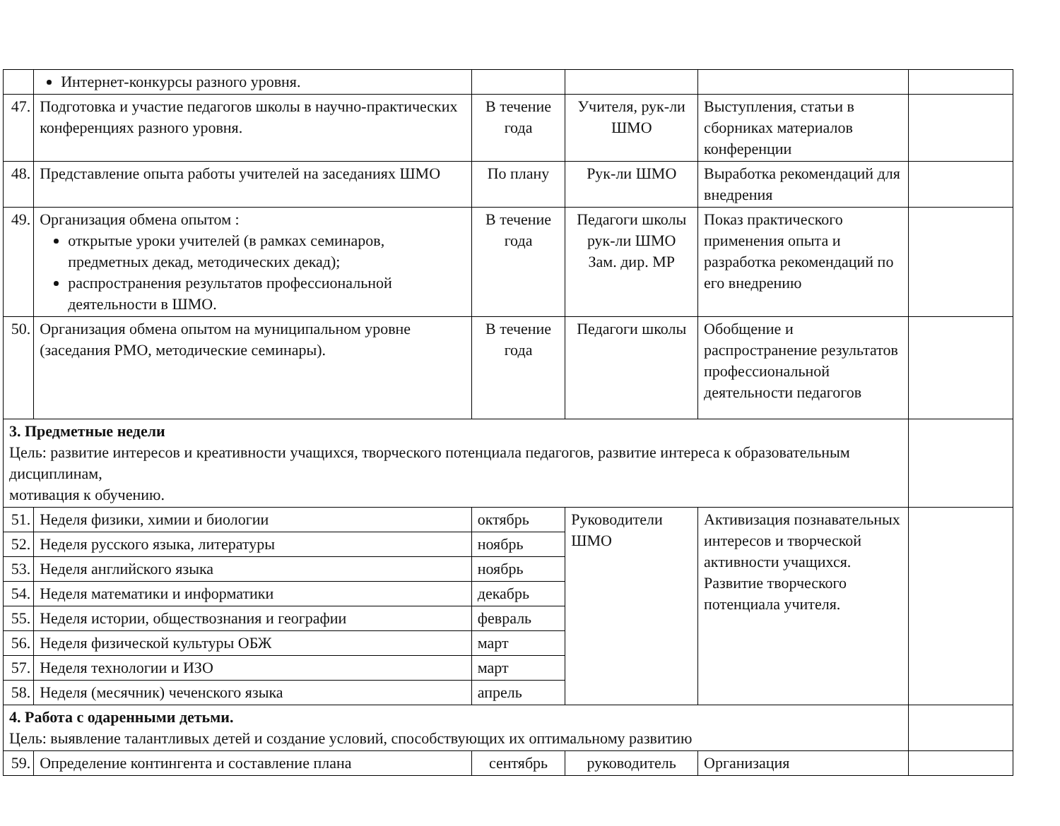| | Интернет-конкурсы разного уровня. | | | | |
| 47. | Подготовка и участие педагогов школы в научно-практических конференциях разного уровня. | В течение года | Учителя, рук-ли ШМО | Выступления, статьи в сборниках материалов конференции | |
| 48. | Представление опыта работы учителей на заседаниях ШМО | По плану | Рук-ли ШМО | Выработка рекомендаций для внедрения | |
| 49. | Организация обмена опытом : открытые уроки учителей (в рамках семинаров, предметных декад, методических декад); распространения результатов профессиональной деятельности в ШМО. | В течение года | Педагоги школы рук-ли ШМО Зам. дир. МР | Показ практического применения опыта и разработка рекомендаций по его внедрению | |
| 50. | Организация обмена опытом на муниципальном уровне (заседания РМО, методические семинары). | В течение года | Педагоги школы | Обобщение и распространение результатов профессиональной деятельности педагогов | |
| 3. Предметные недели Цель: развитие интересов и креативности учащихся, творческого потенциала педагогов, развитие интереса к образовательным дисциплинам, мотивация к обучению. | | | | | |
| 51. | Неделя физики, химии и биологии | октябрь | Руководители ШМО | Активизация познавательных интересов и творческой активности учащихся. Развитие творческого потенциала учителя. | |
| 52. | Неделя русского языка, литературы | ноябрь | | | |
| 53. | Неделя английского языка | ноябрь | | | |
| 54. | Неделя математики и информатики | декабрь | | | |
| 55. | Неделя истории, обществознания и географии | февраль | | | |
| 56. | Неделя физической культуры ОБЖ | март | | | |
| 57. | Неделя технологии и ИЗО | март | | | |
| 58. | Неделя (месячник) чеченского языка | апрель | | | |
| 4. Работа с одаренными детьми. Цель: выявление талантливых детей и создание условий, способствующих их оптимальному развитию | | | | | |
| 59. | Определение контингента и составление плана | сентябрь | руководитель | Организация | |